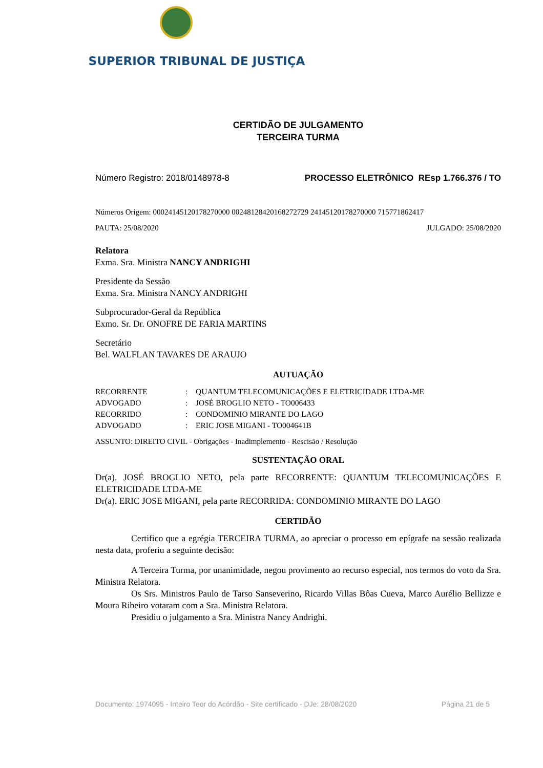SUPERIOR TRIBUNAL DE JUSTIÇA
CERTIDÃO DE JULGAMENTO
TERCEIRA TURMA
Número Registro: 2018/0148978-8 PROCESSO ELETRÔNICO REsp 1.766.376 / TO
Números Origem: 00024145120178270000 00248128420168272729 24145120178270000 715771862417
PAUTA: 25/08/2020 JULGADO: 25/08/2020
Relatora
Exma. Sra. Ministra NANCY ANDRIGHI
Presidente da Sessão
Exma. Sra. Ministra NANCY ANDRIGHI
Subprocurador-Geral da República
Exmo. Sr. Dr. ONOFRE DE FARIA MARTINS
Secretário
Bel. WALFLAN TAVARES DE ARAUJO
AUTUAÇÃO
| RECORRENTE | : | QUANTUM TELECOMUNICAÇÕES E ELETRICIDADE LTDA-ME |
| ADVOGADO | : | JOSÉ BROGLIO NETO - TO006433 |
| RECORRIDO | : | CONDOMINIO MIRANTE DO LAGO |
| ADVOGADO | : | ERIC JOSE MIGANI - TO004641B |
ASSUNTO: DIREITO CIVIL - Obrigações - Inadimplemento - Rescisão / Resolução
SUSTENTAÇÃO ORAL
Dr(a). JOSÉ BROGLIO NETO, pela parte RECORRENTE: QUANTUM TELECOMUNICAÇÕES E ELETRICIDADE LTDA-ME
Dr(a). ERIC JOSE MIGANI, pela parte RECORRIDA: CONDOMINIO MIRANTE DO LAGO
CERTIDÃO
Certifico que a egrégia TERCEIRA TURMA, ao apreciar o processo em epígrafe na sessão realizada nesta data, proferiu a seguinte decisão:
A Terceira Turma, por unanimidade, negou provimento ao recurso especial, nos termos do voto da Sra. Ministra Relatora.
Os Srs. Ministros Paulo de Tarso Sanseverino, Ricardo Villas Bôas Cueva, Marco Aurélio Bellizze e Moura Ribeiro votaram com a Sra. Ministra Relatora.
Presidiu o julgamento a Sra. Ministra Nancy Andrighi.
Documento: 1974095 - Inteiro Teor do Acórdão - Site certificado - DJe: 28/08/2020 Página 21 de 5